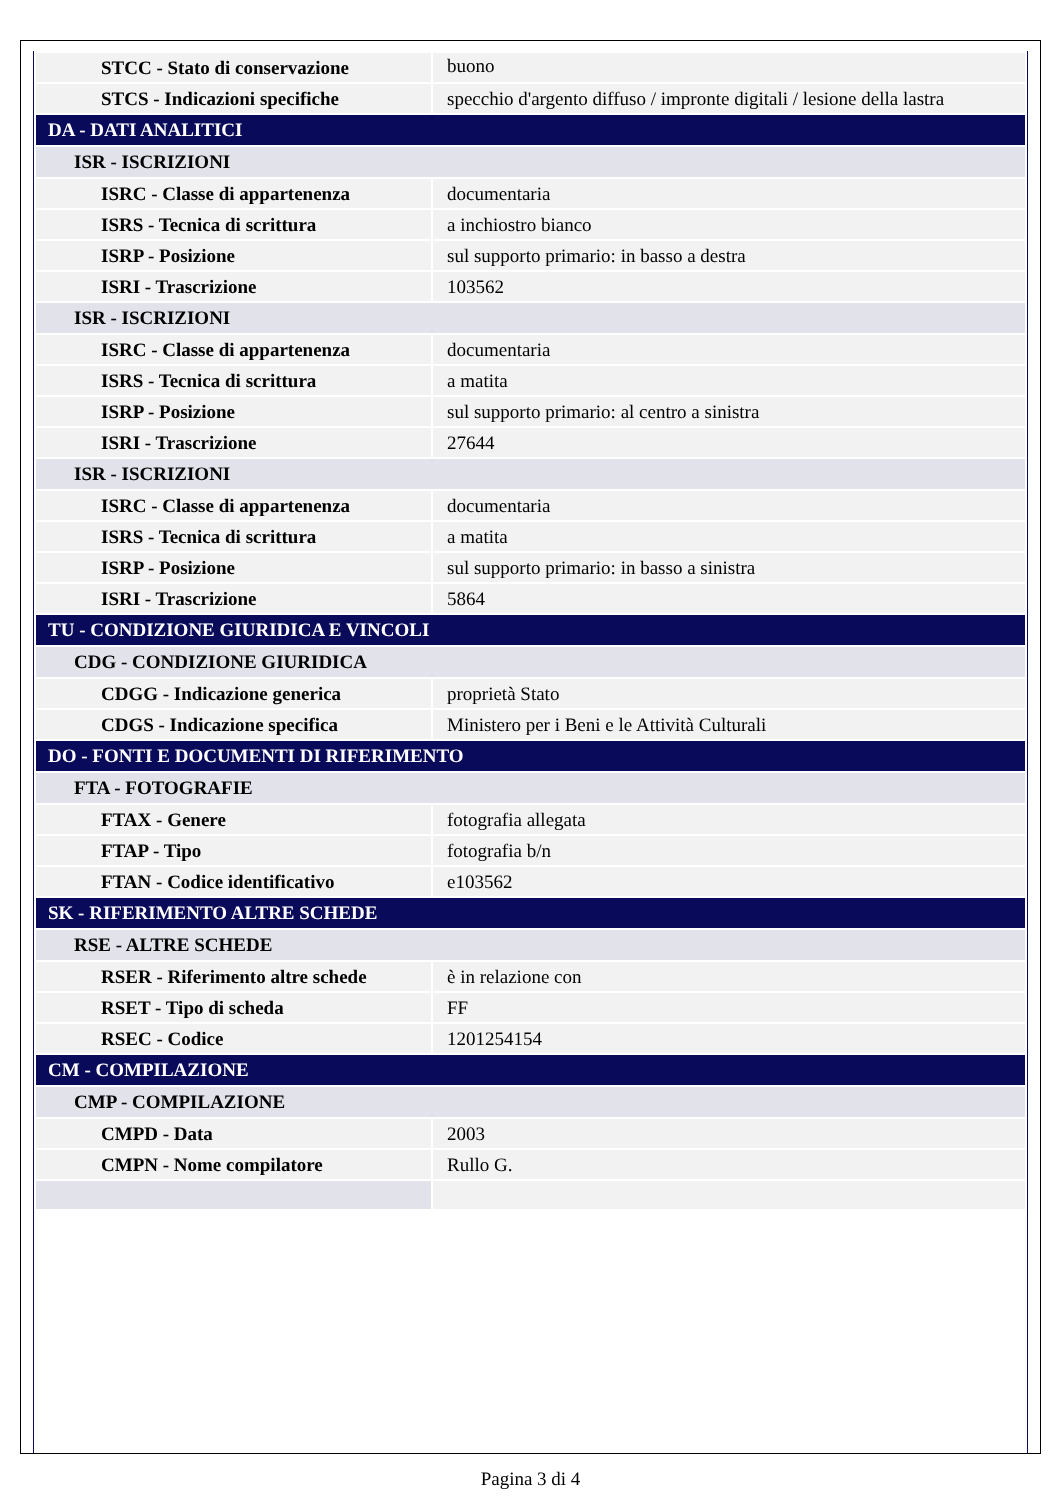| STCC - Stato di conservazione | buono |
| STCS - Indicazioni specifiche | specchio d'argento diffuso / impronte digitali / lesione della lastra |
| DA - DATI ANALITICI | |
| ISR - ISCRIZIONI | |
| ISRC - Classe di appartenenza | documentaria |
| ISRS - Tecnica di scrittura | a inchiostro bianco |
| ISRP - Posizione | sul supporto primario: in basso a destra |
| ISRI - Trascrizione | 103562 |
| ISR - ISCRIZIONI | |
| ISRC - Classe di appartenenza | documentaria |
| ISRS - Tecnica di scrittura | a matita |
| ISRP - Posizione | sul supporto primario: al centro a sinistra |
| ISRI - Trascrizione | 27644 |
| ISR - ISCRIZIONI | |
| ISRC - Classe di appartenenza | documentaria |
| ISRS - Tecnica di scrittura | a matita |
| ISRP - Posizione | sul supporto primario: in basso a sinistra |
| ISRI - Trascrizione | 5864 |
| TU - CONDIZIONE GIURIDICA E VINCOLI | |
| CDG - CONDIZIONE GIURIDICA | |
| CDGG - Indicazione generica | proprietà Stato |
| CDGS - Indicazione specifica | Ministero per i Beni e le Attività Culturali |
| DO - FONTI E DOCUMENTI DI RIFERIMENTO | |
| FTA - FOTOGRAFIE | |
| FTAX - Genere | fotografia allegata |
| FTAP - Tipo | fotografia b/n |
| FTAN - Codice identificativo | e103562 |
| SK - RIFERIMENTO ALTRE SCHEDE | |
| RSE - ALTRE SCHEDE | |
| RSER - Riferimento altre schede | è in relazione con |
| RSET - Tipo di scheda | FF |
| RSEC - Codice | 1201254154 |
| CM - COMPILAZIONE | |
| CMP - COMPILAZIONE | |
| CMPD - Data | 2003 |
| CMPN - Nome compilatore | Rullo G. |
Pagina 3 di 4